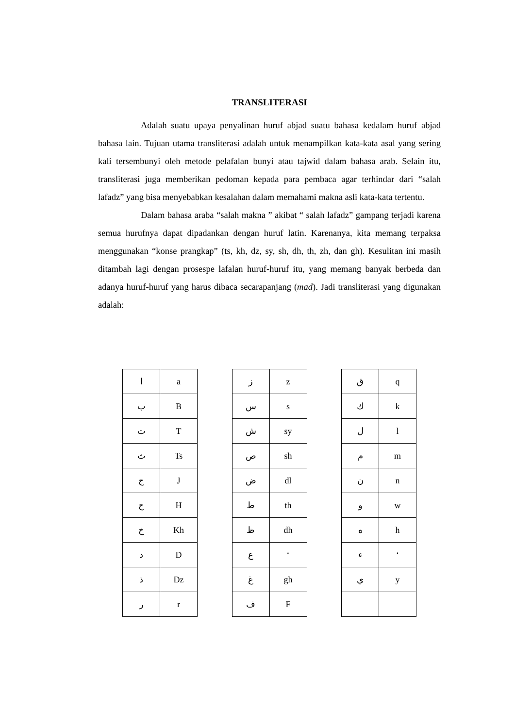TRANSLITERASI
Adalah suatu upaya penyalinan huruf abjad suatu bahasa kedalam huruf abjad bahasa lain. Tujuan utama transliterasi adalah untuk menampilkan kata-kata asal yang sering kali tersembunyi oleh metode pelafalan bunyi atau tajwid dalam bahasa arab. Selain itu, transliterasi juga memberikan pedoman kepada para pembaca agar terhindar dari “salah lafadz” yang bisa menyebabkan kesalahan dalam memahami makna asli kata-kata tertentu.
Dalam bahasa araba “salah makna ” akibat “ salah lafadz” gampang terjadi karena semua hurufnya dapat dipadankan dengan huruf latin. Karenanya, kita memang terpaksa menggunakan “konse prangkap” (ts, kh, dz, sy, sh, dh, th, zh, dan gh). Kesulitan ini masih ditambah lagi dengan prosespe lafalan huruf-huruf itu, yang memang banyak berbeda dan adanya huruf-huruf yang harus dibaca secarapanjang (mad). Jadi transliterasi yang digunakan adalah:
| ا | a |
| ب | B |
| ت | T |
| ث | Ts |
| ج | J |
| ح | H |
| خ | Kh |
| د | D |
| ذ | Dz |
| ر | r |
| ز | z |
| س | s |
| ش | sy |
| ص | sh |
| ض | dl |
| ط | th |
| ظ | dh |
| ع | ‘ |
| غ | gh |
| ف | F |
| ق | q |
| ك | k |
| ل | l |
| م | m |
| ن | n |
| و | w |
| ه | h |
| ء | ‘ |
| ي | y |